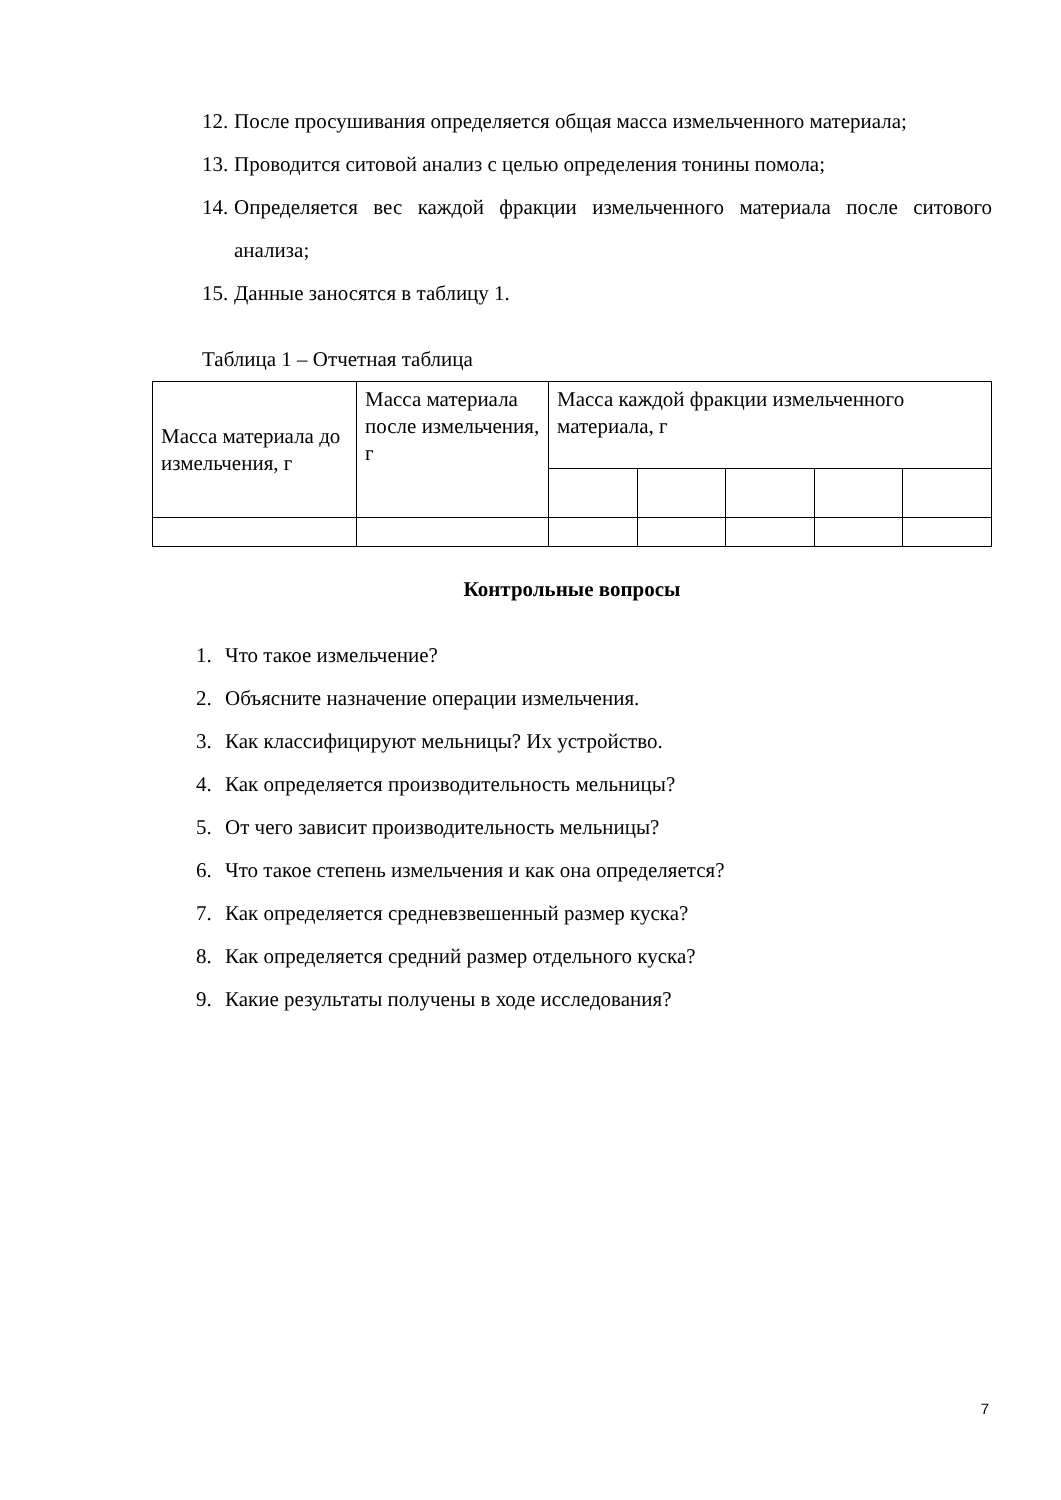12. После просушивания определяется общая масса измельченного материала;
13. Проводится ситовой анализ с целью определения тонины помола;
14. Определяется вес каждой фракции измельченного материала после ситового анализа;
15. Данные заносятся в таблицу 1.
Таблица 1 – Отчетная таблица
| Масса материала до измельчения, г | Масса материала после измельчения, г | Масса каждой фракции измельченного материала, г | | | | |
Контрольные вопросы
1. Что такое измельчение?
2. Объясните назначение операции измельчения.
3. Как классифицируют мельницы? Их устройство.
4. Как определяется производительность мельницы?
5. От чего зависит производительность мельницы?
6. Что такое степень измельчения и как она определяется?
7. Как определяется средневзвешенный размер куска?
8. Как определяется средний размер отдельного куска?
9. Какие результаты получены в ходе исследования?
7